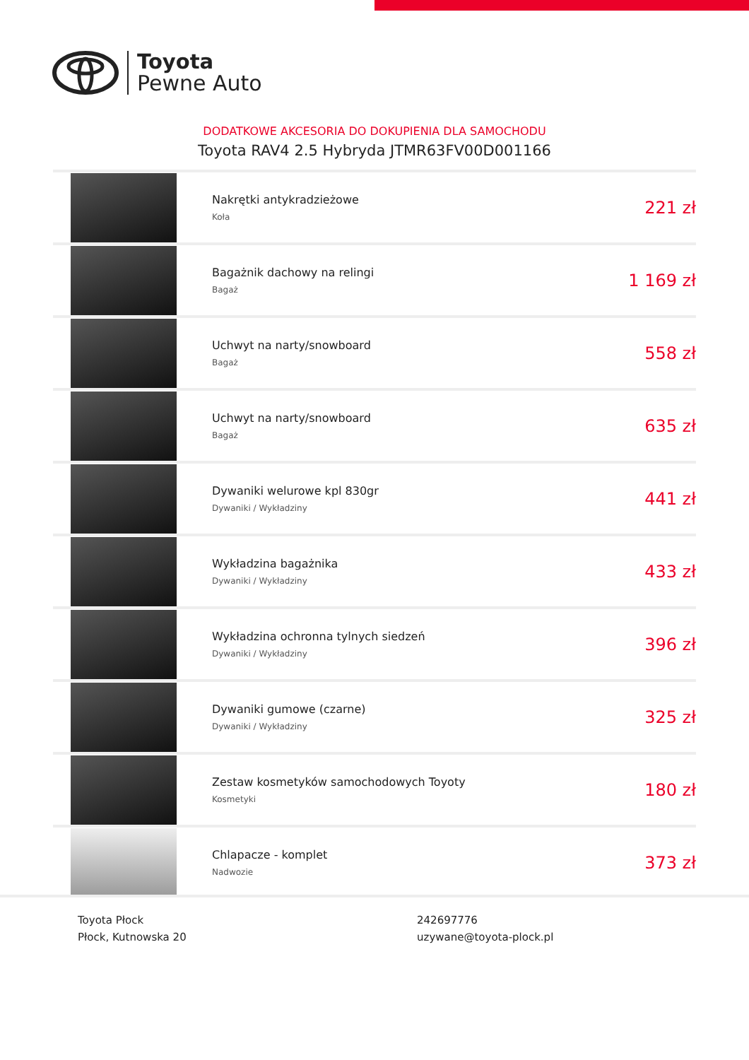Toyota
Pewne Auto
DODATKOWE AKCESORIA DO DOKUPIENIA DLA SAMOCHODU
Toyota RAV4 2.5 Hybryda JTMR63FV00D001166
| | Nakrętki antykradzieżowe Koła | 221 zł |
| | Bagażnik dachowy na relingi Bagaż | 1 169 zł |
| | Uchwyt na narty/snowboard Bagaż | 558 zł |
| | Uchwyt na narty/snowboard Bagaż | 635 zł |
| | Dywaniki welurowe kpl 830gr Dywaniki / Wykładziny | 441 zł |
| | Wykładzina bagażnika Dywaniki / Wykładziny | 433 zł |
| | Wykładzina ochronna tylnych siedzeń Dywaniki / Wykładziny | 396 zł |
| | Dywaniki gumowe (czarne) Dywaniki / Wykładziny | 325 zł |
| | Zestaw kosmetyków samochodowych Toyoty Kosmetyki | 180 zł |
| | Chlapacze - komplet Nadwozie | 373 zł |
Toyota Płock
Płock, Kutnowska 20
242697776
uzywane@toyota-plock.pl